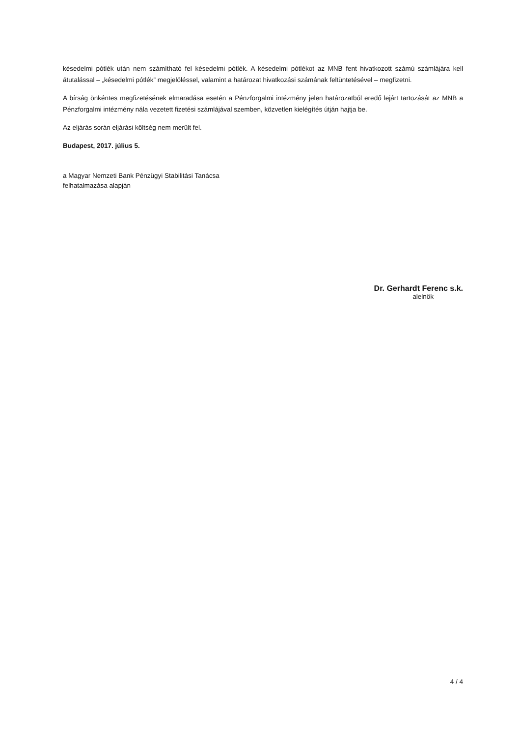késedelmi pótlék után nem számítható fel késedelmi pótlék. A késedelmi pótlékot az MNB fent hivatkozott számú számlájára kell átutalással – „késedelmi pótlék” megjelöléssel, valamint a határozat hivatkozási számának feltüntetésével – megfizetni.
A bírság önkéntes megfizetésének elmaradása esetén a Pénzforgalmi intézmény jelen határozatból eredő lejárt tartozását az MNB a Pénzforgalmi intézmény nála vezetett fizetési számlájával szemben, közvetlen kielégítés útján hajtja be.
Az eljárás során eljárási költség nem merült fel.
Budapest, 2017. július 5.
a Magyar Nemzeti Bank Pénzügyi Stabilitási Tanácsa
felhatalmazása alapján
Dr. Gerhardt Ferenc s.k.
alelnök
4 / 4